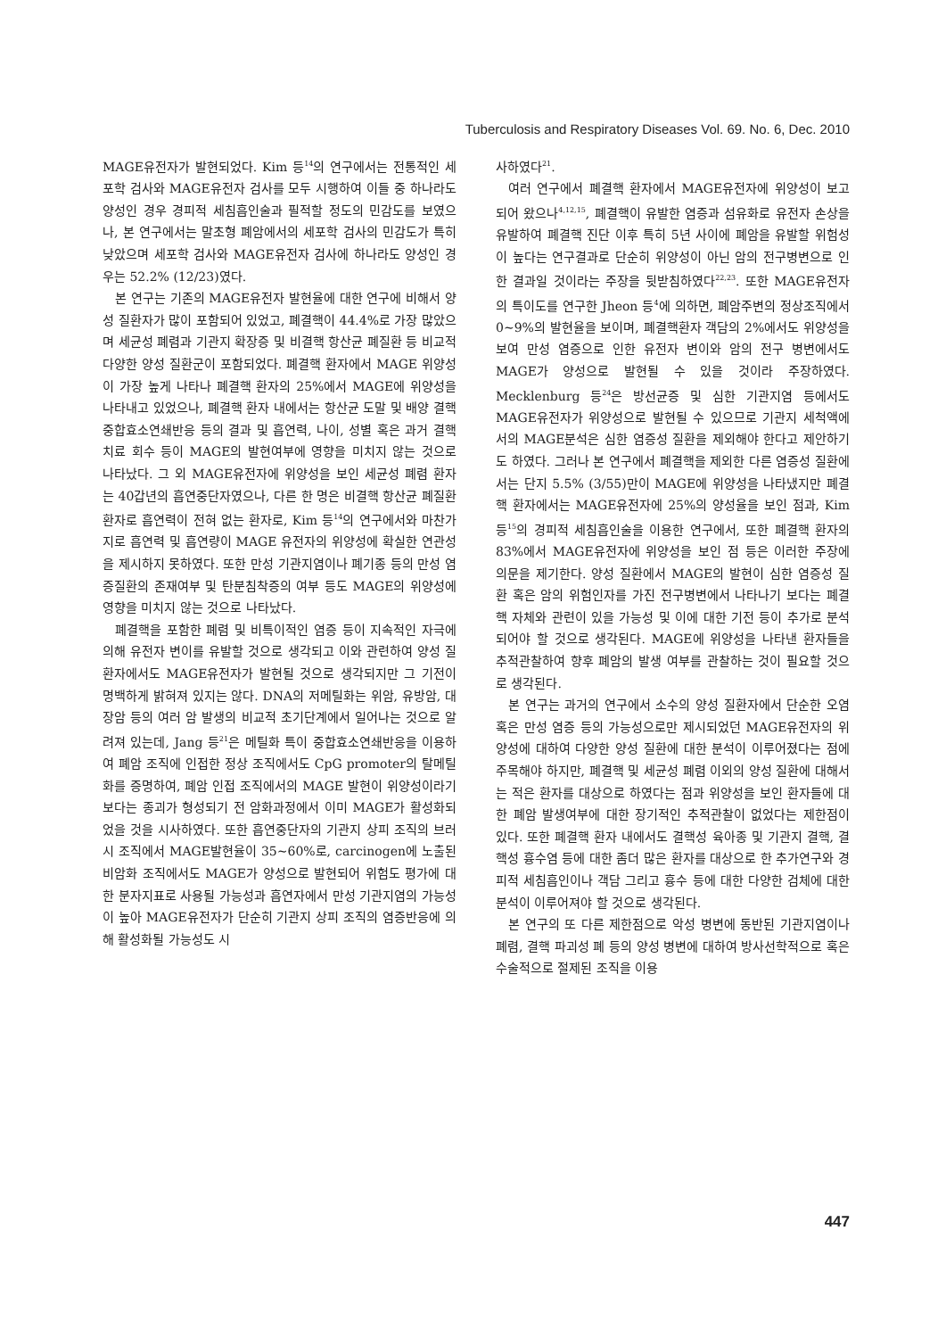Tuberculosis and Respiratory Diseases Vol. 69. No. 6, Dec. 2010
MAGE유전자가 발현되었다. Kim 등<sup>14</sup>의 연구에서는 전통적인 세포학 검사와 MAGE유전자 검사를 모두 시행하여 이들 중 하나라도 양성인 경우 경피적 세침흡인술과 필적할 정도의 민감도를 보였으나, 본 연구에서는 말초형 폐암에서의 세포학 검사의 민감도가 특히 낮았으며 세포학 검사와 MAGE유전자 검사에 하나라도 양성인 경우는 52.2% (12/23)였다.
본 연구는 기존의 MAGE유전자 발현율에 대한 연구에 비해서 양성 질환자가 많이 포함되어 있었고, 폐결핵이 44.4%로 가장 많았으며 세균성 폐렴과 기관지 확장증 및 비결핵 항산균 폐질환 등 비교적 다양한 양성 질환군이 포함되었다. 폐결핵 환자에서 MAGE 위양성이 가장 높게 나타나 폐결핵 환자의 25%에서 MAGE에 위양성을 나타내고 있었으나, 폐결핵 환자 내에서는 항산균 도말 및 배양 결핵 중합효소연쇄반응 등의 결과 및 흡연력, 나이, 성별 혹은 과거 결핵치료 회수 등이 MAGE의 발현여부에 영향을 미치지 않는 것으로 나타났다. 그 외 MAGE유전자에 위양성을 보인 세균성 폐렴 환자는 40갑년의 흡연중단자였으나, 다른 한 명은 비결핵 항산균 폐질환 환자로 흡연력이 전혀 없는 환자로, Kim 등<sup>14</sup>의 연구에서와 마찬가지로 흡연력 및 흡연량이 MAGE 유전자의 위양성에 확실한 연관성을 제시하지 못하였다. 또한 만성 기관지염이나 폐기종 등의 만성 염증질환의 존재여부 및 탄분침착증의 여부 등도 MAGE의 위양성에 영향을 미치지 않는 것으로 나타났다.
폐결핵을 포함한 폐렴 및 비특이적인 염증 등이 지속적인 자극에 의해 유전자 변이를 유발할 것으로 생각되고 이와 관련하여 양성 질환자에서도 MAGE유전자가 발현될 것으로 생각되지만 그 기전이 명백하게 밝혀져 있지는 않다. DNA의 저메틸화는 위암, 유방암, 대장암 등의 여러 암 발생의 비교적 초기단계에서 일어나는 것으로 알려져 있는데, Jang 등<sup>21</sup>은 메틸화 특이 중합효소연쇄반응을 이용하여 폐암 조직에 인접한 정상 조직에서도 CpG promoter의 탈메틸화를 증명하여, 폐암 인접 조직에서의 MAGE 발현이 위양성이라기 보다는 종괴가 형성되기 전 암화과정에서 이미 MAGE가 활성화되었을 것을 시사하였다. 또한 흡연중단자의 기관지 상피 조직의 브러시 조직에서 MAGE발현율이 35∼60%로, carcinogen에 노출된 비암화 조직에서도 MAGE가 양성으로 발현되어 위험도 평가에 대한 분자지표로 사용될 가능성과 흡연자에서 만성 기관지염의 가능성이 높아 MAGE유전자가 단순히 기관지 상피 조직의 염증반응에 의해 활성화될 가능성도 시
사하였다<sup>21</sup>.
여러 연구에서 폐결핵 환자에서 MAGE유전자에 위양성이 보고되어 왔으나<sup>4,12,15</sup>, 폐결핵이 유발한 염증과 섬유화로 유전자 손상을 유발하여 폐결핵 진단 이후 특히 5년 사이에 폐암을 유발할 위험성이 높다는 연구결과로 단순히 위양성이 아닌 암의 전구병변으로 인한 결과일 것이라는 주장을 뒷받침하였다<sup>22,23</sup>. 또한 MAGE유전자의 특이도를 연구한 Jheon 등<sup>4</sup>에 의하면, 폐암주변의 정상조직에서 0∼9%의 발현율을 보이며, 폐결핵환자 객담의 2%에서도 위양성을 보여 만성 염증으로 인한 유전자 변이와 암의 전구 병변에서도 MAGE가 양성으로 발현될 수 있을 것이라 주장하였다. Mecklenburg 등<sup>24</sup>은 방선균증 및 심한 기관지염 등에서도 MAGE유전자가 위양성으로 발현될 수 있으므로 기관지 세척액에서의 MAGE분석은 심한 염증성 질환을 제외해야 한다고 제안하기도 하였다. 그러나 본 연구에서 폐결핵을 제외한 다른 염증성 질환에서는 단지 5.5% (3/55)만이 MAGE에 위양성을 나타냈지만 폐결핵 환자에서는 MAGE유전자에 25%의 양성율을 보인 점과, Kim 등<sup>15</sup>의 경피적 세침흡인술을 이용한 연구에서, 또한 폐결핵 환자의 83%에서 MAGE유전자에 위양성을 보인 점 등은 이러한 주장에 의문을 제기한다. 양성 질환에서 MAGE의 발현이 심한 염증성 질환 혹은 암의 위험인자를 가진 전구병변에서 나타나기 보다는 폐결핵 자체와 관련이 있을 가능성 및 이에 대한 기전 등이 추가로 분석되어야 할 것으로 생각된다. MAGE에 위양성을 나타낸 환자들을 추적관찰하여 향후 폐암의 발생 여부를 관찰하는 것이 필요할 것으로 생각된다.
본 연구는 과거의 연구에서 소수의 양성 질환자에서 단순한 오염 혹은 만성 염증 등의 가능성으로만 제시되었던 MAGE유전자의 위양성에 대하여 다양한 양성 질환에 대한 분석이 이루어졌다는 점에 주목해야 하지만, 폐결핵 및 세균성 폐렴 이외의 양성 질환에 대해서는 적은 환자를 대상으로 하였다는 점과 위양성을 보인 환자들에 대한 폐암 발생여부에 대한 장기적인 추적관찰이 없었다는 제한점이 있다. 또한 폐결핵 환자 내에서도 결핵성 육아종 및 기관지 결핵, 결핵성 흉수염 등에 대한 좀더 많은 환자를 대상으로 한 추가연구와 경피적 세침흡인이나 객담 그리고 흉수 등에 대한 다양한 검체에 대한 분석이 이루어져야 할 것으로 생각된다.
본 연구의 또 다른 제한점으로 악성 병변에 동반된 기관지염이나 폐렴, 결핵 파괴성 폐 등의 양성 병변에 대하여 방사선학적으로 혹은 수술적으로 절제된 조직을 이용
447